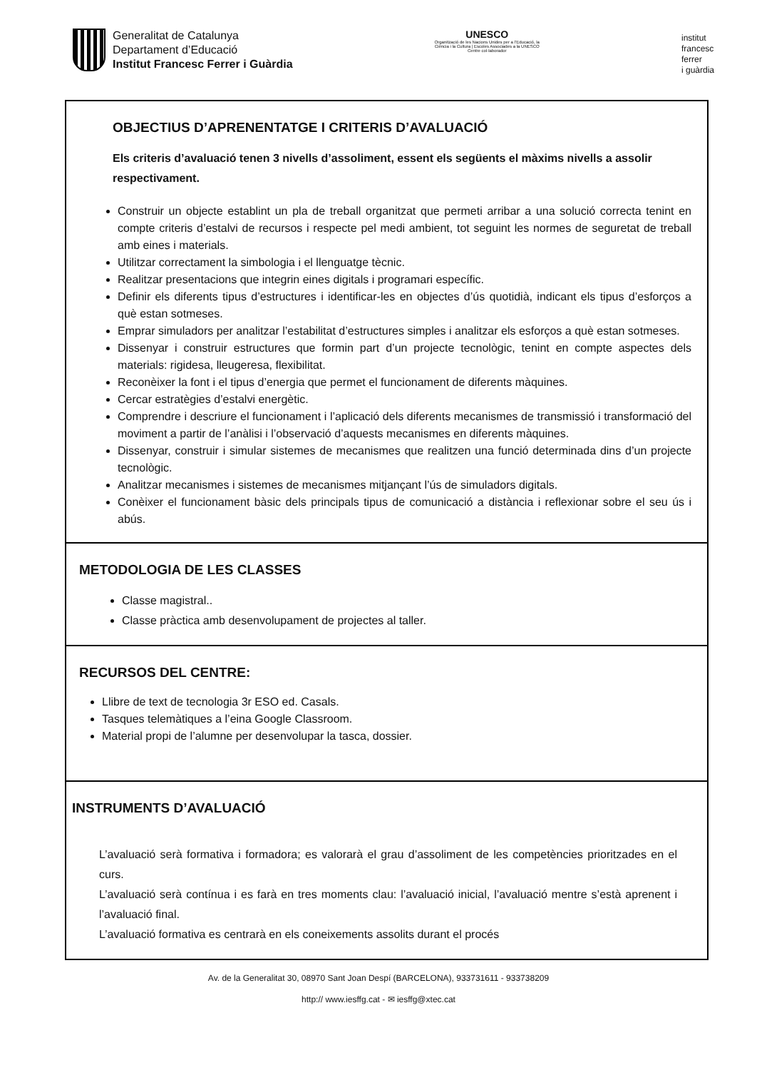Generalitat de Catalunya
Departament d’Educació
Institut Francesc Ferrer i Guàrdia
UNESCO
Organització de les Nacions Unides per a l’Educació, la Ciència i la Cultura | Escoles Associades a la UNESCO Centre col·laborador
institut
francesc
ferrer
i guàrdia
OBJECTIUS D’APRENENTATGE I CRITERIS D’AVALUACIÓ
Els criteris d’avaluació tenen 3 nivells d’assoliment, essent els següents el màxims nivells a assolir respectivament.
Construir un objecte establint un pla de treball organitzat que permeti arribar a una solució correcta tenint en compte criteris d’estalvi de recursos i respecte pel medi ambient, tot seguint les normes de seguretat de treball amb eines i materials.
Utilitzar correctament la simbologia i el llenguatge tècnic.
Realitzar presentacions que integrin eines digitals i programari específic.
Definir els diferents tipus d’estructures i identificar-les en objectes d’ús quotidià, indicant els tipus d’esforços a què estan sotmeses.
Emprar simuladors per analitzar l’estabilitat d’estructures simples i analitzar els esforços a què estan sotmeses.
Dissenyar i construir estructures que formin part d’un projecte tecnològic, tenint en compte aspectes dels materials: rigidesa, lleugeresa, flexibilitat.
Reconèixer la font i el tipus d’energia que permet el funcionament de diferents màquines.
Cercar estratègies d’estalvi energètic.
Comprendre i descriure el funcionament i l’aplicació dels diferents mecanismes de transmissió i transformació del moviment a partir de l’anàlisi i l’observació d’aquests mecanismes en diferents màquines.
Dissenyar, construir i simular sistemes de mecanismes que realitzen una funció determinada dins d’un projecte tecnològic.
Analitzar mecanismes i sistemes de mecanismes mitjançant l’ús de simuladors digitals.
Conèixer el funcionament bàsic dels principals tipus de comunicació a distància i reflexionar sobre el seu ús i abús.
METODOLOGIA DE LES CLASSES
Classe magistral..
Classe pràctica amb desenvolupament de projectes al taller.
RECURSOS DEL CENTRE:
Llibre de text de tecnologia 3r ESO ed. Casals.
Tasques telemàtiques a l’eina Google Classroom.
Material propi de l’alumne per desenvolupar la tasca, dossier.
INSTRUMENTS D’AVALUACIÓ
L’avaluació serà formativa i formadora; es valorarà el grau d’assoliment de les competències prioritzades en el curs.
L’avaluació serà contínua i es farà en tres moments clau: l’avaluació inicial, l’avaluació mentre s’està aprenent i l’avaluació final.
L’avaluació formativa es centrarà en els coneixements assolits durant el procés
Av. de la Generalitat 30, 08970 Sant Joan Despí (BARCELONA), 933731611 - 933738209
http:// www.iesffg.cat - ✉ iesffg@xtec.cat